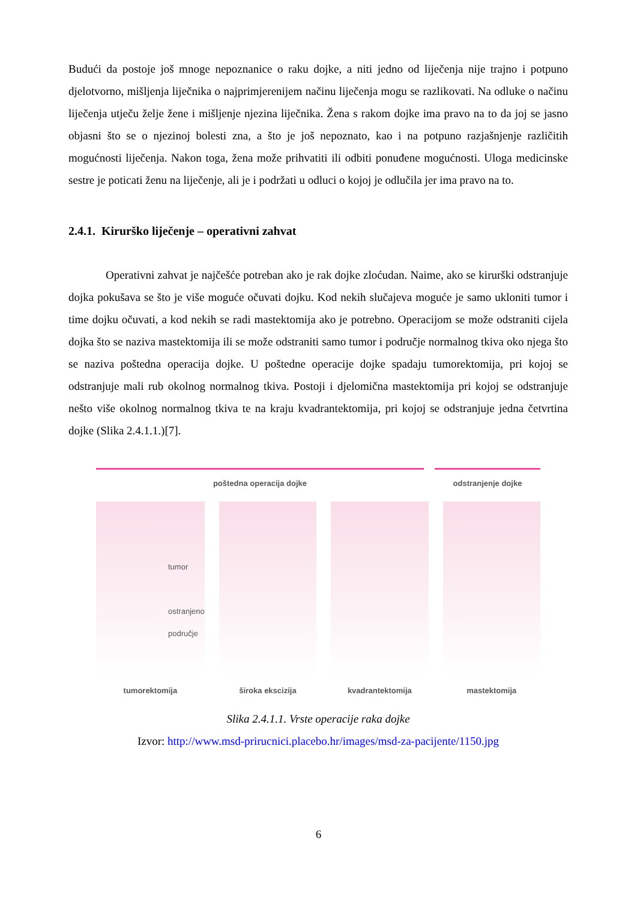Budući da postoje još mnoge nepoznanice o raku dojke, a niti jedno od liječenja nije trajno i potpuno djelotvorno, mišljenja liječnika o najprimjerenijem načinu liječenja mogu se razlikovati. Na odluke o načinu liječenja utječu želje žene i mišljenje njezina liječnika. Žena s rakom dojke ima pravo na to da joj se jasno objasni što se o njezinoj bolesti zna, a što je još nepoznato, kao i na potpuno razjašnjenje različitih mogućnosti liječenja. Nakon toga, žena može prihvatiti ili odbiti ponuđene mogućnosti. Uloga medicinske sestre je poticati ženu na liječenje, ali je i podržati u odluci o kojoj je odlučila jer ima pravo na to.
2.4.1. Kirurško liječenje – operativni zahvat
Operativni zahvat je najčešće potreban ako je rak dojke zloćudan. Naime, ako se kirurški odstranjuje dojka pokušava se što je više moguće očuvati dojku. Kod nekih slučajeva moguće je samo ukloniti tumor i time dojku očuvati, a kod nekih se radi mastektomija ako je potrebno. Operacijom se može odstraniti cijela dojka što se naziva mastektomija ili se može odstraniti samo tumor i područje normalnog tkiva oko njega što se naziva poštedna operacija dojke. U poštedne operacije dojke spadaju tumorektomija, pri kojoj se odstranjuje mali rub okolnog normalnog tkiva. Postoji i djelomična mastektomija pri kojoj se odstranjuje nešto više okolnog normalnog tkiva te na kraju kvadrantektomija, pri kojoj se odstranjuje jedna četvrtina dojke (Slika 2.4.1.1.)[7].
poštedna operacija dojke odstranjenje dojke
tumor
ostranjeno
područje
tumorektomija
široka ekscizija kvadrantektomija mastektomija
Slika 2.4.1.1. Vrste operacije raka dojke
Izvor: http://www.msd-prirucnici.placebo.hr/images/msd-za-pacijente/1150.jpg
6